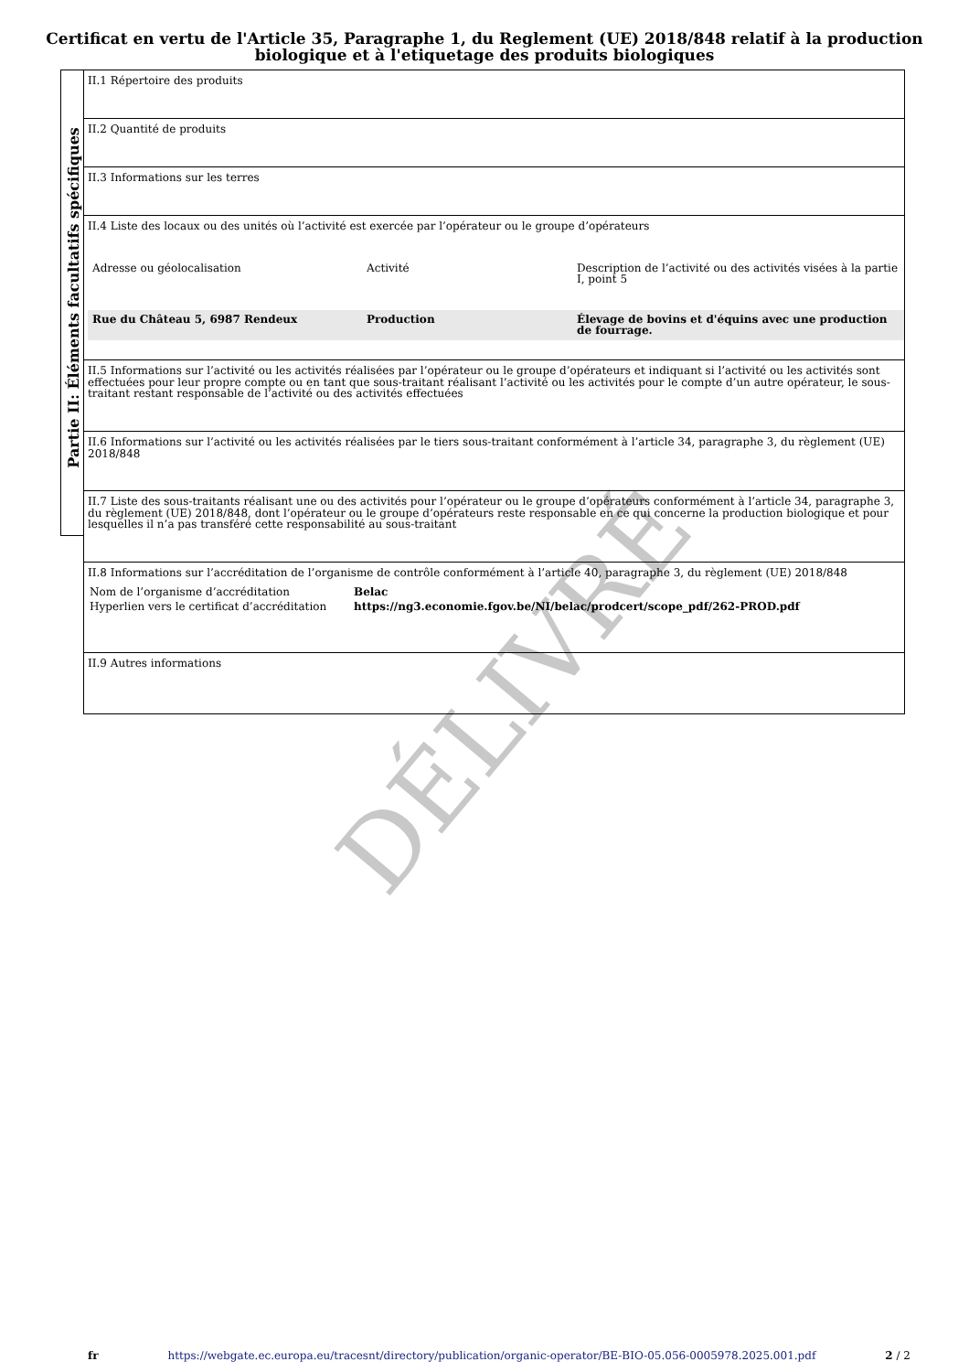Certificat en vertu de l'Article 35, Paragraphe 1, du Reglement (UE) 2018/848 relatif à la production biologique et à l'etiquetage des produits biologiques
Partie II: Éléments facultatifs spécifiques
II.1 Répertoire des produits
II.2 Quantité de produits
II.3 Informations sur les terres
II.4 Liste des locaux ou des unités où l’activité est exercée par l’opérateur ou le groupe d’opérateurs
| Adresse ou géolocalisation | Activité | Description de l’activité ou des activités visées à la partie I, point 5 |
| Rue du Château 5, 6987 Rendeux | Production | Élevage de bovins et d'équins avec une production de fourrage. |
II.5 Informations sur l’activité ou les activités réalisées par l’opérateur ou le groupe d’opérateurs et indiquant si l’activité ou les activités sont effectuées pour leur propre compte ou en tant que sous-traitant réalisant l’activité ou les activités pour le compte d’un autre opérateur, le sous-traitant restant responsable de l’activité ou des activités effectuées
II.6 Informations sur l’activité ou les activités réalisées par le tiers sous-traitant conformément à l’article 34, paragraphe 3, du règlement (UE) 2018/848
II.7 Liste des sous-traitants réalisant une ou des activités pour l’opérateur ou le groupe d’opérateurs conformément à l’article 34, paragraphe 3, du règlement (UE) 2018/848, dont l’opérateur ou le groupe d’opérateurs reste responsable en ce qui concerne la production biologique et pour lesquelles il n’a pas transféré cette responsabilité au sous-traitant
II.8 Informations sur l’accréditation de l’organisme de contrôle conformément à l’article 40, paragraphe 3, du règlement (UE) 2018/848
| Nom de l’organisme d’accréditation | Belac |
| Hyperlien vers le certificat d’accréditation | https://ng3.economie.fgov.be/NI/belac/prodcert/scope_pdf/262-PROD.pdf |
II.9 Autres informations
DÉLIVRÉ
fr https://webgate.ec.europa.eu/tracesnt/directory/publication/organic-operator/BE-BIO-05.056-0005978.2025.001.pdf 2 / 2